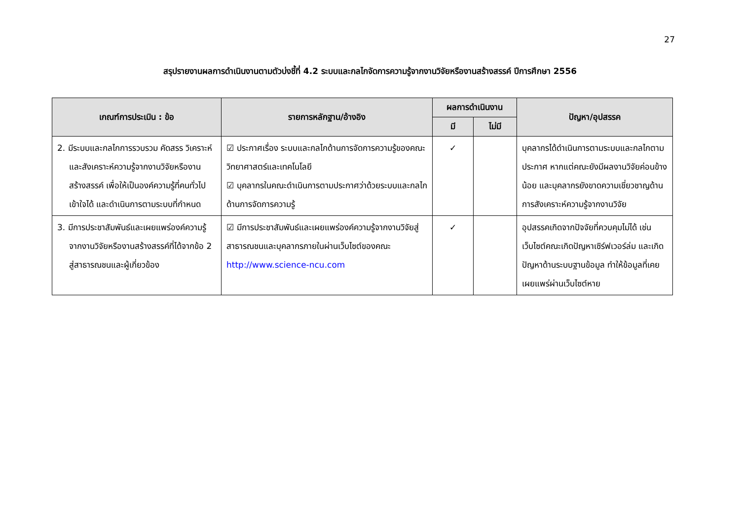27
สรุปรายงานผลการดำเนินงานตามตัวบ่งชี้ที่ 4.2 ระบบและกลไกจัดการความรู้จากงานวิจัยหรืองานสร้างสรรค์ ปีการศึกษา 2556
| เกณฑ์การประเมิน : ข้อ | รายการหลักฐาน/อ้างอิง | ผลการดำเนินงาน | | ปัญหา/อุปสรรค |
| --- | --- | --- | --- | --- |
| | | มี | ไม่มี | |
| 2. มีระบบและกลไกการรวบรวม คัดสรร วิเคราะห์และสังเคราะห์ความรู้จากงานวิจัยหรืองานสร้างสรรค์ เพื่อให้เป็นองค์ความรู้ที่คนทั่วไปเข้าใจได้ และดำเนินการตามระบบที่กำหนด | ☑ ประกาศเรื่อง ระบบและกลไกด้านการจัดการความรู้ของคณะวิทยาศาสตร์และเทคโนโลยี ☑ บุคลากรในคณะดำเนินการตามประกาศว่าด้วยระบบและกลไกด้านการจัดการความรู้ | ✓ | | บุคลากรได้ดำเนินการตามระบบและกลไกตามประกาศ หากแต่คณะยังมีผลงานวิจัยค่อนข้างน้อย และบุคลากรยังขาดความเชี่ยวชาญด้านการสังเคราะห์ความรู้จากงานวิจัย |
| 3. มีการประชาสัมพันธ์และเผยแพร่องค์ความรู้จากงานวิจัยหรืองานสร้างสรรค์ที่ได้จากข้อ 2 สู่สาธารณชนและผู้เกี่ยวข้อง | ☑ มีการประชาสัมพันธ์และเผยแพร่องค์ความรู้จากงานวิจัยสู่สาธารณชนและบุคลากรภายในผ่านเว็บไซต์ของคณะ http://www.science-ncu.com | ✓ | | อุปสรรคเกิดจากปัจจัยที่ควบคุมไม่ได้ เช่น เว็บไซต์คณะเกิดปัญหาเซิร์ฟเวอร์ล่ม และเกิดปัญหาด้านระบบฐานข้อมูล ทำให้ข้อมูลที่เคยเผยแพร่ผ่านเว็บไซต์หาย |